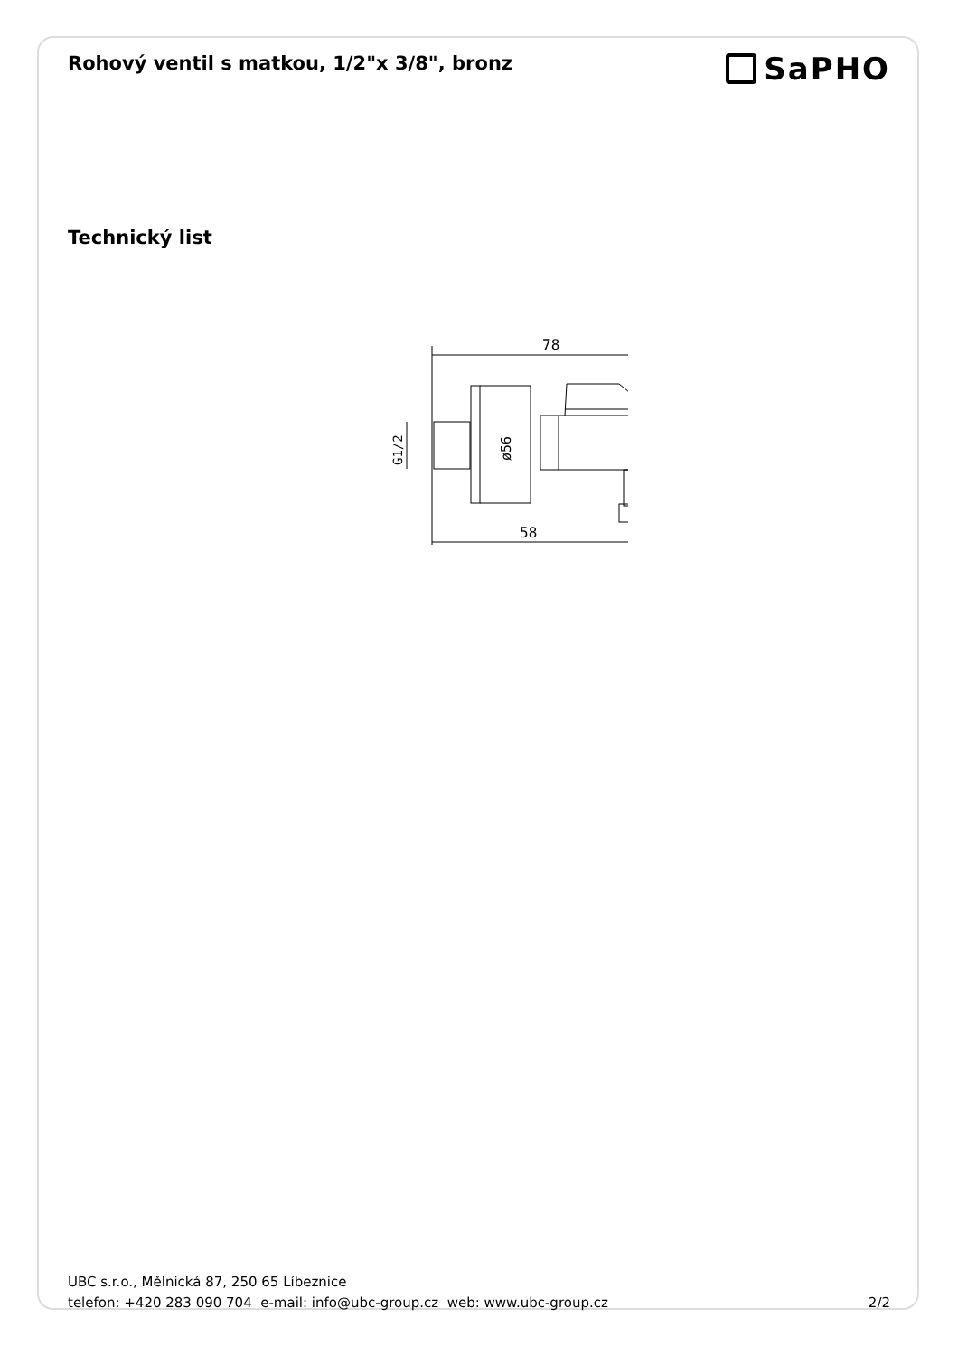Rohový ventil s matkou, 1/2"x 3/8", bronz
SaPHO
Technický list
78
58
G1/2
ø56
UBC s.r.o., Mělnická 87, 250 65 Líbeznice
telefon: +420 283 090 704 e-mail: info@ubc-group.cz web: www.ubc-group.cz 2/2